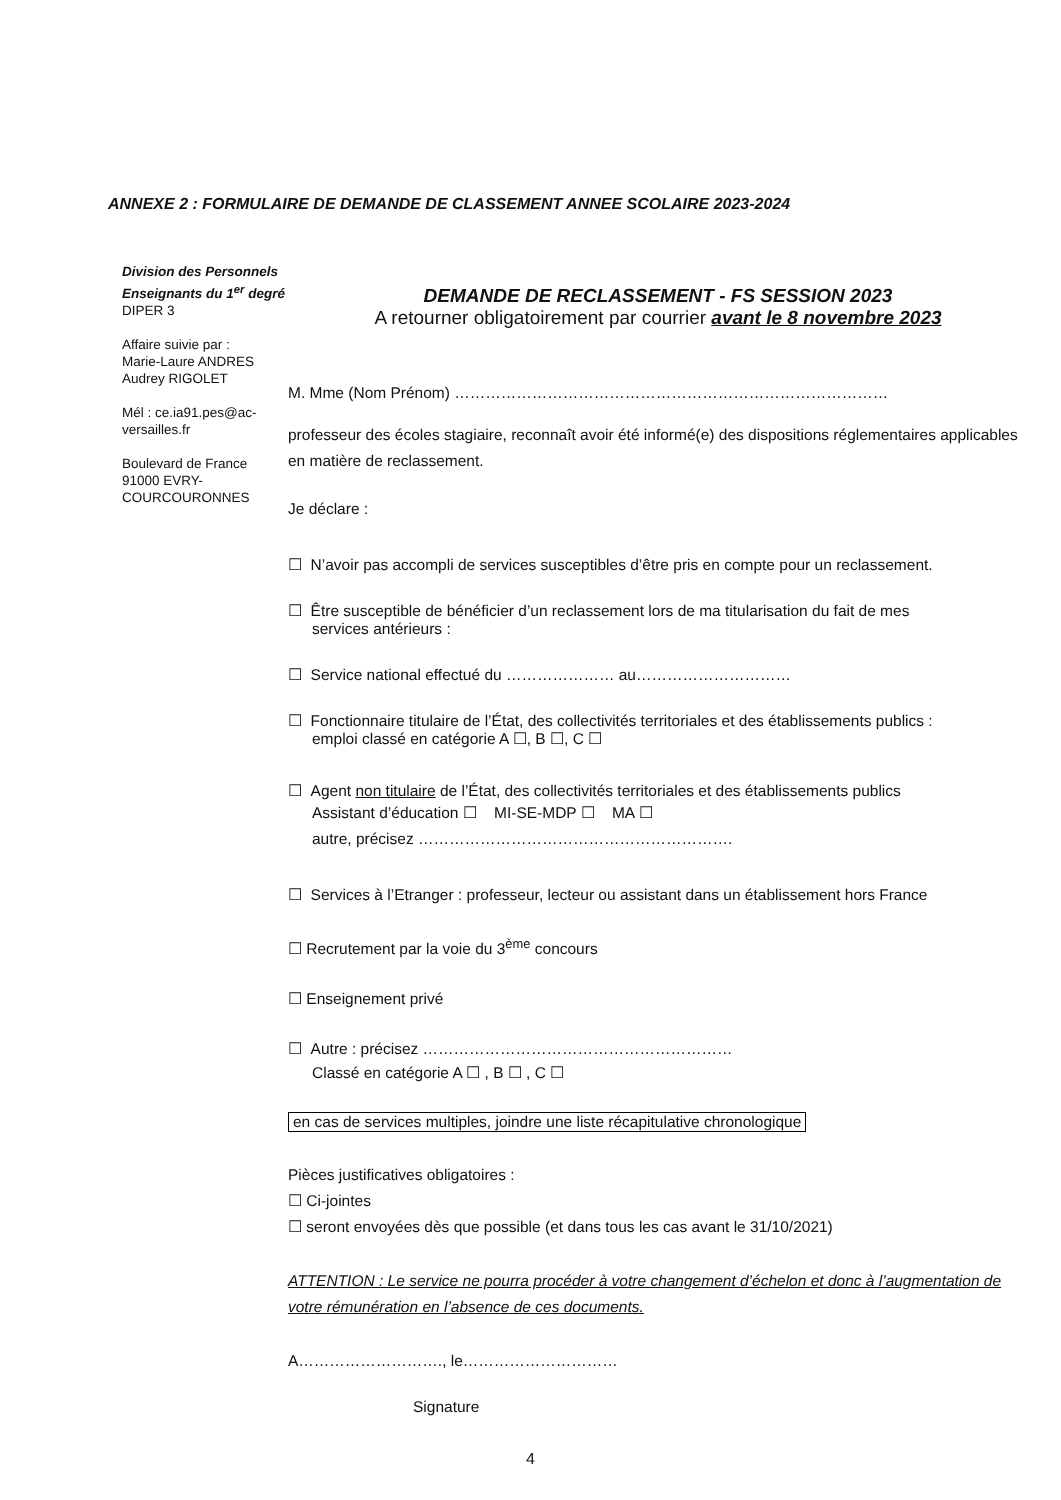ANNEXE 2 : FORMULAIRE DE DEMANDE DE CLASSEMENT ANNEE SCOLAIRE 2023-2024
Division des Personnels
Enseignants du 1<sup>er</sup> degré
DIPER 3
Affaire suivie par :
Marie-Laure ANDRES
Audrey RIGOLET
Mél : ce.ia91.pes@ac-versailles.fr
Boulevard de France
91000 EVRY-COURCOURONNES
DEMANDE DE RECLASSEMENT - FS SESSION 2023
A retourner obligatoirement par courrier avant le 8 novembre 2023
M. Mme (Nom Prénom) …………………………………………………………………………
professeur des écoles stagiaire, reconnaît avoir été informé(e) des dispositions réglementaires applicables en matière de reclassement.
Je déclare :
☐ N’avoir pas accompli de services susceptibles d’être pris en compte pour un reclassement.
☐ Être susceptible de bénéficier d’un reclassement lors de ma titularisation du fait de mes
services antérieurs :
☐ Service national effectué du ………………… au…………………………
☐ Fonctionnaire titulaire de l’État, des collectivités territoriales et des établissements publics :
emploi classé en catégorie A ☐, B ☐, C ☐
☐ Agent non titulaire de l’État, des collectivités territoriales et des établissements publics
Assistant d’éducation ☐ MI-SE-MDP ☐ MA ☐
autre, précisez …………………………………………………….
☐ Services à l’Etranger : professeur, lecteur ou assistant dans un établissement hors France
☐ Recrutement par la voie du 3<sup>ème</sup> concours
☐ Enseignement privé
☐ Autre : précisez ……………………………………………………
Classé en catégorie A ☐ , B ☐ , C ☐
en cas de services multiples, joindre une liste récapitulative chronologique
Pièces justificatives obligatoires :
☐ Ci-jointes
☐ seront envoyées dès que possible (et dans tous les cas avant le 31/10/2021)
ATTENTION : Le service ne pourra procéder à votre changement d’échelon et donc à l’augmentation de votre rémunération en l’absence de ces documents.
A………………………., le…………………………
Signature
4